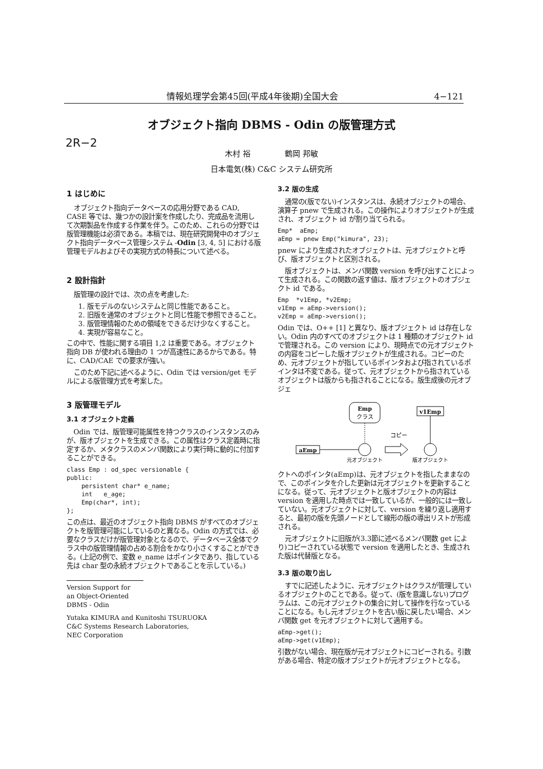情報処理学会第45回(平成4年後期)全国大会 4−121
オブジェクト指向 DBMS - Odin の版管理方式
2R−2
木村 裕 鶴岡 邦敏
日本電気(株) C&C システム研究所
1 はじめに
オブジェクト指向データベースの応用分野である CAD, CASE 等では、幾つかの設計案を作成したり、完成品を流用して次期製品を作成する作業を伴う。このため、これらの分野では版管理機能は必須である。本稿では、現在研究開発中のオブジェクト指向データベース管理システム -Odin [3, 4, 5] における版管理モデルおよびその実現方式の特長について述べる。
2 設計指針
版管理の設計では、次の点を考慮した:
1. 版モデルのないシステムと同じ性能であること。
2. 旧版を通常のオブジェクトと同じ性能で参照できること。
3. 版管理情報のための領域をできるだけ少なくすること。
4. 実現が容易なこと。
この中で、性能に関する項目 1,2 は重要である。オブジェクト指向 DB が使われる理由の 1 つが高速性にあるからである。特に、CAD/CAE での要求が強い。
このため下記に述べるように、Odin では version/get モデルによる版管理方式を考案した。
3 版管理モデル
3.1 オブジェクト定義
Odin では、版管理可能属性を持つクラスのインスタンスのみが、版オブジェクトを生成できる。この属性はクラス定義時に指定するか、メタクラスのメンバ関数により実行時に動的に付加することができる。
class Emp : od_spec versionable {
public:
    persistent char* e_name;
    int   e_age;
    Emp(char*, int);
};
この点は、最近のオブジェクト指向 DBMS がすべてのオブジェクトを版管理可能にしているのと異なる。Odin の方式では、必要なクラスだけが版管理対象となるので、データベース全体でクラス中の版管理情報の占める割合をかなり小さくすることができる。(上記の例で、変数 e_name はポインタであり、指している先は char 型の永続オブジェクトであることを示している。)
Version Support for
an Object-Oriented DBMS - Odin
Yutaka KIMURA and Kunitoshi TSURUOKA
C&C Systems Research Laboratories,
NEC Corporation
3.2 版の生成
通常の(版でない)インスタンスは、永続オブジェクトの場合、演算子 pnew で生成される。この操作によりオブジェクトが生成され、オブジェクト id が割り当てられる。
Emp*  aEmp;
aEmp = pnew Emp("kimura", 23);
pnew により生成されたオブジェクトは、元オブジェクトと呼び、版オブジェクトと区別される。
版オブジェクトは、メンバ関数 version を呼び出すことによって生成される。この関数の返す値は、版オブジェクトのオブジェクト id である。
Emp  *v1Emp, *v2Emp;
v1Emp = aEmp->version();
v2Emp = aEmp->version();
Odin では、O++ [1] と異なり、版オブジェクト id は存在しない。Odin 内のすべてのオブジェクトは 1 種類のオブジェクト id で管理される。この version により、現時点での元オブジェクトの内容をコピーした版オブジェクトが生成される。コピーのため、元オブジェクトが指しているポインタおよび指されているポインタは不変である。従って、元オブジェクトから指されているオブジェクトは版からも指されることになる。版生成後の元オブジェ
Emp
クラス
v1Emp
コピー
aEmp
元オブジェクト
版オブジェクト
クトへのポインタ(aEmp)は、元オブジェクトを指したままなので、このポインタを介した更新は元オブジェクトを更新することになる。従って、元オブジェクトと版オブジェクトの内容は version を適用した時点では一致しているが、一般的には一致していない。元オブジェクトに対して、version を繰り返し適用すると、最初の版を先頭ノードとして線形の版の導出リストが形成される。
元オブジェクトに旧版が(3.3節に述べるメンバ関数 get により)コピーされている状態で version を適用したとき、生成された版は代替版となる。
3.3 版の取り出し
すでに記述したように、元オブジェクトはクラスが管理しているオブジェクトのことである。従って、(版を意識しない)プログラムは、この元オブジェクトの集合に対して操作を行なっていることになる。もし元オブジェクトを古い版に戻したい場合、メンバ関数 get を元オブジェクトに対して適用する。
aEmp->get();
aEmp->get(v1Emp);
引数がない場合、現在版が元オブジェクトにコピーされる。引数がある場合、特定の版オブジェクトが元オブジェクトとなる。